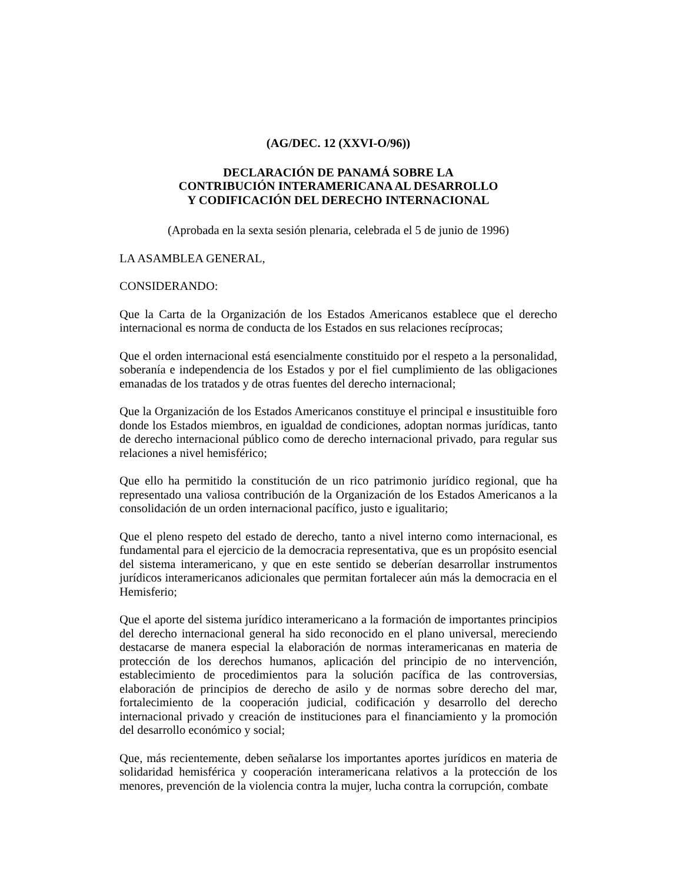(AG/DEC. 12 (XXVI-O/96))
DECLARACIÓN DE PANAMÁ SOBRE LA
CONTRIBUCIÓN INTERAMERICANA AL DESARROLLO
Y CODIFICACIÓN DEL DERECHO INTERNACIONAL
(Aprobada en la sexta sesión plenaria, celebrada el 5 de junio de 1996)
LA ASAMBLEA GENERAL,
CONSIDERANDO:
Que la Carta de la Organización de los Estados Americanos establece que el derecho internacional es norma de conducta de los Estados en sus relaciones recíprocas;
Que el orden internacional está esencialmente constituido por el respeto a la personalidad, soberanía e independencia de los Estados y por el fiel cumplimiento de las obligaciones emanadas de los tratados y de otras fuentes del derecho internacional;
Que la Organización de los Estados Americanos constituye el principal e insustituible foro donde los Estados miembros, en igualdad de condiciones, adoptan normas jurídicas, tanto de derecho internacional público como de derecho internacional privado, para regular sus relaciones a nivel hemisférico;
Que ello ha permitido la constitución de un rico patrimonio jurídico regional, que ha representado una valiosa contribución de la Organización de los Estados Americanos a la consolidación de un orden internacional pacífico, justo e igualitario;
Que el pleno respeto del estado de derecho, tanto a nivel interno como internacional, es fundamental para el ejercicio de la democracia representativa, que es un propósito esencial del sistema interamericano, y que en este sentido se deberían desarrollar instrumentos jurídicos interamericanos adicionales que permitan fortalecer aún más la democracia en el Hemisferio;
Que el aporte del sistema jurídico interamericano a la formación de importantes principios del derecho internacional general ha sido reconocido en el plano universal, mereciendo destacarse de manera especial la elaboración de normas interamericanas en materia de protección de los derechos humanos, aplicación del principio de no intervención, establecimiento de procedimientos para la solución pacífica de las controversias, elaboración de principios de derecho de asilo y de normas sobre derecho del mar, fortalecimiento de la cooperación judicial, codificación y desarrollo del derecho internacional privado y creación de instituciones para el financiamiento y la promoción del desarrollo económico y social;
Que, más recientemente, deben señalarse los importantes aportes jurídicos en materia de solidaridad hemisférica y cooperación interamericana relativos a la protección de los menores, prevención de la violencia contra la mujer, lucha contra la corrupción, combate